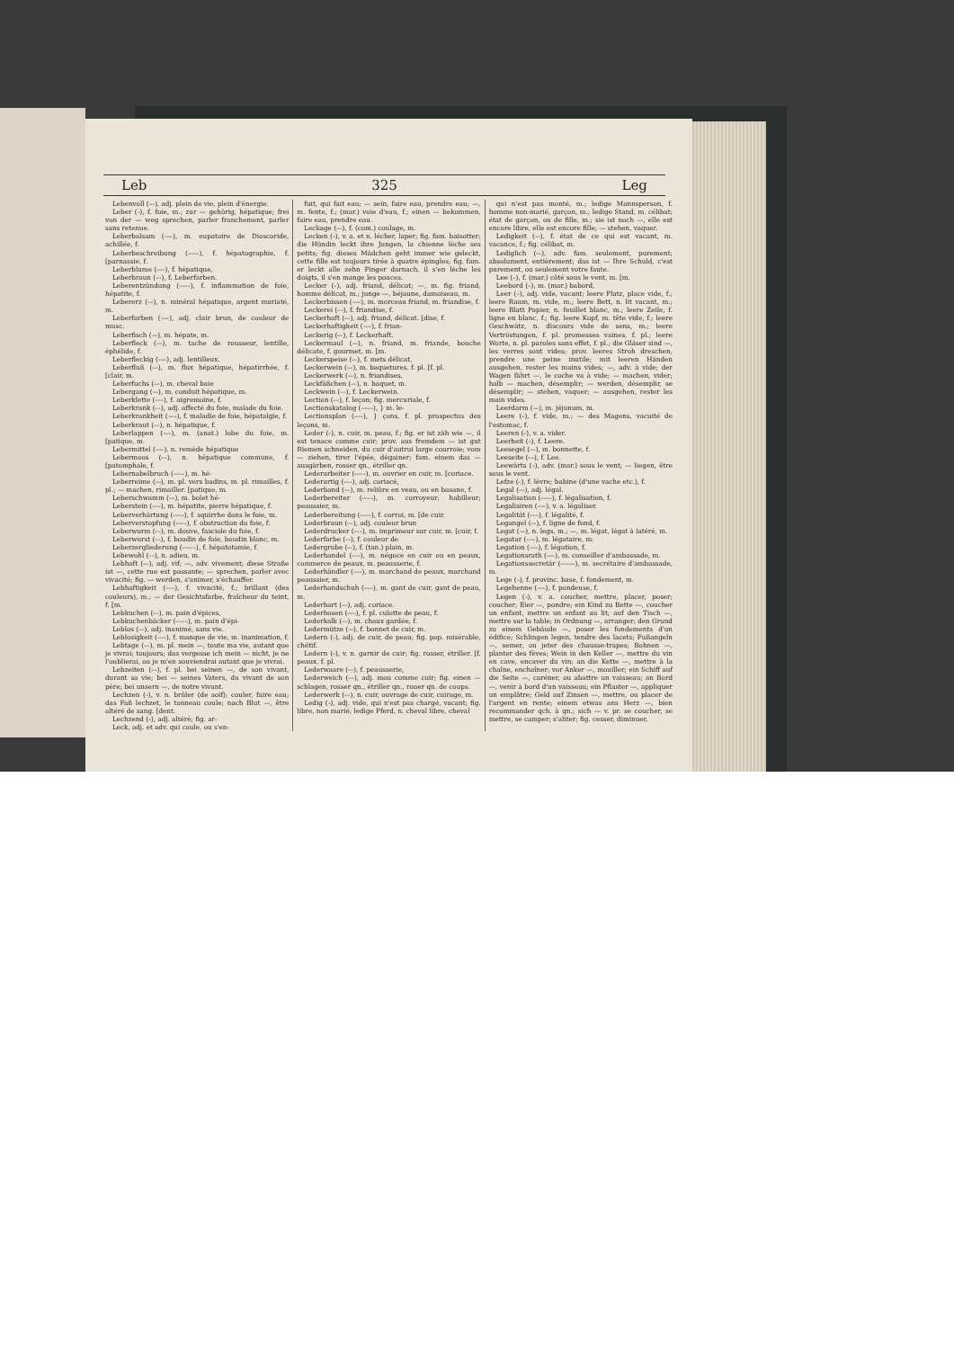Leb 325 Leg
Lebenvoll (⏑–), adj. plein de vie, plein d'énergie.
Leber (⏑), f. foie, m.; zur — gehörig, hépatique; frei von der — weg sprechen, parler franchement, parler sans retenue.
Leberbalsam (⏑⏑–), m. eupatoire de Dioscoride, achillée, f.
Leberbeschreibung (⏑⏑⏑–), f. hépatographie, f. [parnassie, f.
Leberblume (⏑⏑–), f. hépatique,
Leberbraun (⏑–), f. Leberfarben.
Leberentzündung (⏑⏑⏑–), f. inflammation de foie, hépatite, f.
Lebererz (⏑–), n. minéral hépatique, argent muriaté, m.
Leberfarben (⏑⏑–), adj. clair brun, de couleur de musc.
Leberfisch (⏑–), m. hépate, m.
Leberfleck (⏑–), m. tache de rousseur, lentille, éphélide, f.
Leberfleckig (⏑⏑–), adj. lentilleux.
Leberfluß (⏑–), m. flux hépatique, hépatirrhée, f. [clair, m.
Leberfuchs (⏑–), m. cheval baie
Lebergang (⏑–), m. conduit hépatique, m.
Leberklette (⏑⏑–), f. aigremoine, f.
Leberkrank (⏑–), adj. affecté du foie, malade du foie.
Leberkrankheit (⏑––), f. maladie de foie, hépatalgie, f.
Leberkraut (⏑–), n. hépatique, f.
Leberlappen (⏑⏑–), m. (anat.) lobe du foie, m. [patique, m.
Lebermittel (⏑⏑–), n. remède hépatique
Lebermoos (⏑–), n. hépatique commune, f. [patomphale, f.
Lebernabelbruch (⏑⏑⏑–), m. hé-
Leberreime (⏑⏑), m. pl. vers badins, m. pl. rimailles, f. pl.; — machen, rimailler. [patique, m.
Leberschwamm (⏑–), m. bolet hé-
Leberstein (⏑⏑–), m. hépatite, pierre hépatique, f.
Leberverhärtung (⏑⏑⏑–), f. squirrhe dans le foie, m.
Leberverstopfung (⏑⏑⏑–), f. obstruction du foie, f.
Leberwurm (⏑–), m. douve, fasciole du foie, f.
Leberwurst (⏑–), f. boudin de foie, boudin blanc, m.
Leberzergliederung (⏑⏑⏑⏑–), f. hépatotomie, f.
Lebewohl (⏑–), n. adieu, m.
Lebhaft (⏑–), adj. vif; —, adv. vivement; diese Straße ist —, cette rue est passante; — sprechen, parler avec vivacité; fig. — werden, s'animer, s'échauffer.
Lebhaftigkeit (⏑––), f. vivacité, f.; brillant (des couleurs), m.; — der Gesichtsfarbe, fraîcheur du teint, f. [m.
Lebkuchen (⏑–), m. pain d'épices,
Lebkuchenbäcker (⏑–––), m. pain d'épi-
Leblos (⏑–), adj. inanimé, sans vie.
Leblosigkeit (⏑––), f. manque de vie, m. inanimation, f.
Lebtage (⏑–), m. pl. mein —, toute ma vie, autant que je vivrai; toujours; das vergesse ich mein — nicht, je ne l'oublierai, ou je m'en souviendrai autant que je vivrai.
Lebzeiten (⏑–), f. pl. bei seinen —, de son vivant, durant sa vie; bei — seines Vaters, du vivant de son père; bei unsern —, de notre vivant.
Lechzen (⏑), v. n. brûler (de soif); couler, faire eau; das Faß lechzet, le tonneau coule; nach Blut —, être altéré de sang. [dent.
Lechzend (⏑), adj. altéré; fig. ar-
Leck, adj. et adv. qui coule, ou s'en-
fuit, qui fait eau; — sein, faire eau, prendre eau; —, m. fente, f.; (mar.) voie d'eau, f.; einen — bekommen, faire eau, prendre eau.
Leckage (⏑–), f. (com.) coulage, m.
Lecken (⏑), v. a. et n. lécher, laper; fig. fam. baisotter; die Hündin leckt ihre Jungen, la chienne lèche ses petits; fig. dieses Mädchen geht immer wie geleckt, cette fille est toujours tirée à quatre épingles; fig. fam. er leckt alle zehn Finger darnach, il s'en lèche les doigts, il s'en mange les pouces.
Lecker (⏑), adj. friand, délicat; —, m. fig. friand, homme délicat, m.; junge —, béjaune, damoiseau, m.
Leckerbissen (⏑⏑–), m. morceau friand, m. friandise, f.
Leckerei (–⏑), f. friandise, f.
Leckerhaft (⏑–), adj. friand, délicat. [dise, f.
Leckerhaftigkeit (⏑⏑–), f. frian-
Leckerig (⏑⏑), f. Leckerhaft.
Leckermaul (⏑–), n. friand, m. friande, bouche délicate, f. gourmet, m. [m.
Leckerspeise (⏑⏑), f. mets délicat,
Leckerwein (⏑–), m. baquetures, f. pl. [f. pl.
Leckerwerk (⏑–), n. friandises,
Leckfäßchen (⏑–), n. baquet, m.
Leckwein (⏑–), f. Leckerwein.
Lection (–⏑), f. leçon; fig. mercuriale, f.
Lectionskatalog (–⏑––), } m. le-
Lectionsplan (–⏑–), } çons, f. pl. prospectus des leçons, m.
Leder (⏑), n. cuir, m. peau, f.; fig. er ist zäh wie —, il est tenace comme cuir; prov. aus fremdem — ist gut Riemen schneiden, du cuir d'autrui large courroie; vom — ziehen, tirer l'épée, dégainer; fam. einem das — ausgärben, rosser qn., étriller qn.
Lederarbeiter (⏑⏑⏑–), m. ouvrier en cuir, m. [coriace.
Lederartig (⏑⏑–), adj. coriacé,
Lederband (⏑–), m. reliûre en veau, ou en basane, f.
Lederbereiter (⏑⏑⏑–), m. corroyeur; habilleur; peaussier, m.
Lederbereitung (⏑⏑⏑–), f. corroi, m. [de cuir.
Lederbraun (⏑–), adj. couleur brun
Lederdrucker (⏑⏑–), m. imprimeur sur cuir, m. [cuir, f.
Lederfarbe (⏑⏑), f. couleur de
Ledergrube (⏑⏑), f. (tan.) plain, m.
Lederhandel (⏑⏑–), m. négoce en cuir ou en peaux, commerce de peaux, m. peausserie, f.
Lederhändler (⏑⏑–), m. marchand de peaux, marchand peaussier, m.
Lederhandschuh (⏑––), m. gant de cuir, gant de peau, m.
Lederhart (⏑–), adj. coriace.
Lederhosen (⏑⏑–), f. pl. culotte de peau, f.
Lederkalk (⏑–), m. chaux gardée, f.
Ledermütze (⏑⏑), f. bonnet de cuir, m.
Ledern (⏑), adj. de cuir, de peau; fig. pop. misérable, chétif.
Ledern (⏑), v. n. garnir de cuir; fig. rosser, étriller. [f. peaux, f. pl.
Lederwaare (⏑⏑), f. peausserie,
Lederweich (⏑–), adj. mou comme cuir; fig. einen — schlagen, rosser qn., étriller qn., rouer qn. de coups.
Lederwerk (⏑–), n. cuir, ouvrage de cuir, cuirage, m.
Ledig (⏑), adj. vide, qui n'est pas chargé, vacant; fig. libre, non marié; ledige Pferd, n. cheval libre, cheval
qui n'est pas monté, m.; ledige Mannsperson, f. homme non-marié, garçon, m.; ledige Stand, m. célibat; état de garçon, ou de fille, m.; sie ist noch —, elle est encore libre, elle est encore fille; — stehen, vaquer.
Ledigkeit (⏑⏑), f. état de ce qui est vacant, m. vacance, f.; fig. célibat, m.
Lediglich (⏑⏑), adv. fam. seulement, purement; absolument, entièrement; das ist — Ihre Schuld, c'est purement, ou seulement votre faute.
Lee (–), f. (mar.) côté sous le vent, m. [m.
Leebord (–), m. (mar.) babord,
Leer (–), adj. vide, vacant; leere Platz, place vide, f.; leere Raum, m. vide, m.; leere Bett, n. lit vacant, m.; leere Blatt Papier, n. feuillet blanc, m.; leere Zeile, f. ligne en blanc, f.; fig. leere Kopf, m. tête vide, f.; leere Geschwätz, n. discours vide de sens, m.; leere Vertröstungen, f. pl. promesses vaines, f. pl.; leere Worte, n. pl. paroles sans effet, f. pl.; die Gläser sind —, les verres sont vides; prov. leeres Stroh dreschen, prendre une peine inutile; mit leeren Händen ausgehen, rester les mains vides; —, adv. à vide; der Wagen fährt —, le coche va à vide; — machen, vider; halb — machen, désemplir; — werden, désemplir, se désemplir; — stehen, vaquer; — ausgehen, rester les main vides.
Leerdarm (⏑–), m. jéjunum, m.
Leere (⏑), f. vide, m.; — des Magens, vacuité de l'estomac, f.
Leeren (⏑), v. a. vider.
Leerheit (⏑), f. Leere.
Leesegel (⏑–), m. bonnette, f.
Leeseite (⏑–), f. Lee.
Leewärts (–), adv. (mar.) sous le vent; — liegen, être sous le vent.
Lefze (⏑), f. lèvre; babine (d'une vache etc.), f.
Legal (⏑–), adj. légal.
Legalisation (⏑⏑⏑–), f. légalisation, f.
Legalisiren (⏑⏑–), v. a. légaliser.
Legalität (⏑⏑–), f. légalité, f.
Legangel (⏑⏑), f. ligne de fond, f.
Legat (⏑–), n. legs, m.; —, m. légat, légat à latéré, m.
Legatar (–⏑–), m. légataire, m.
Legation (⏑⏑–), f. légation, f.
Legationsrath (⏑⏑–), m. conseiller d'ambassade, m.
Legationssecretär (⏑⏑–⏑–), m. secrétaire d'ambassade, m.
Lege (⏑), f. provinc. base, f. fondement, m.
Legehenne (⏑⏑–), f. pondeuse, f.
Legen (⏑), v. a. coucher, mettre, placer, poser; coucher; Eier —, pondre; ein Kind zu Bette —, coucher un enfant, mettre un enfant au lit; auf den Tisch —, mettre sur la table; in Ordnung —, arranger; den Grund zu einem Gebäude —, poser les fondements d'un édifice; Schlingen legen, tendre des lacets; Fußangeln —, semer, ou jeter des chausse-trapes; Bohnen —, planter des fèves; Wein in den Keller —, mettre du vin en cave, encaver du vin; an die Kette —, mettre à la chaîne, enchaîner; vor Anker —, mouiller; ein Schiff auf die Seite —, caréner, ou abattre un vaisseau; an Bord —, venir à bord d'un vaisseau; ein Pflaster —, appliquer un emplâtre; Geld auf Zinsen —, mettre, ou placer de l'argent en rente; einem etwas ans Herz —, bien recommander qch. à qn.; sich — v. pr. se coucher, se mettre, se camper; s'aliter; fig. cesser, diminuer,